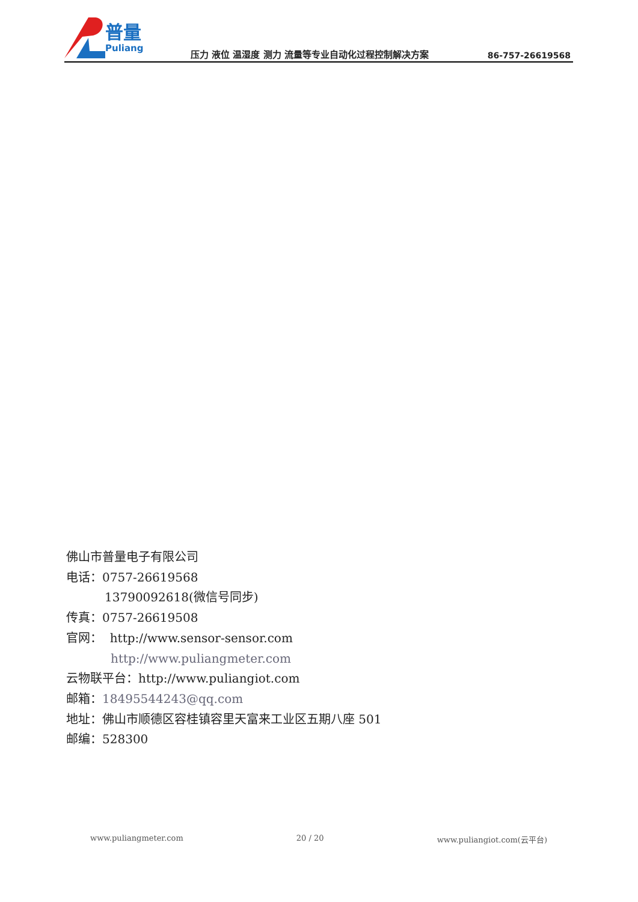普量
Puliang
压力 液位 温湿度 测力 流量等专业自动化过程控制解决方案
86-757-26619568
佛山市普量电子有限公司
电话：0757-26619568
13790092618(微信号同步)
传真：0757-26619508
官网： http://www.sensor-sensor.com
http://www.puliangmeter.com
云物联平台：http://www.puliangiot.com
邮箱：18495544243@qq.com
地址：佛山市顺德区容桂镇容里天富来工业区五期八座 501
邮编：528300
www.puliangmeter.com 20 / 20 www.puliangiot.com(云平台)